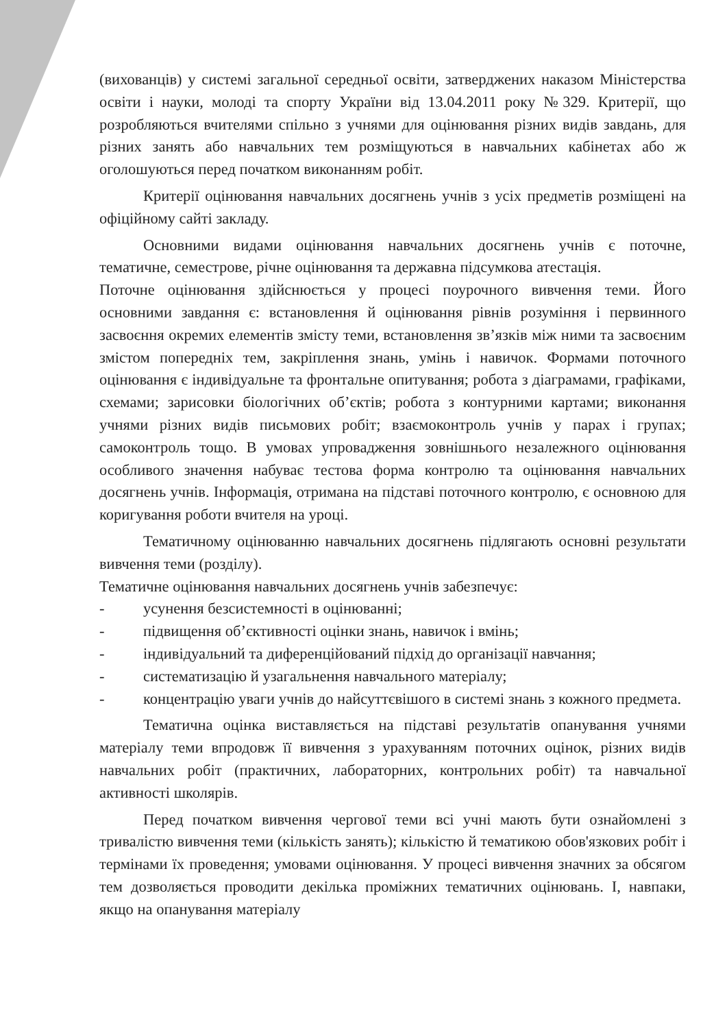(вихованців) у системі загальної середньої освіти, затверджених наказом Міністерства освіти і науки, молоді та спорту України від 13.04.2011 року №329. Критерії, що розробляються вчителями спільно з учнями для оцінювання різних видів завдань, для різних занять або навчальних тем розміщуються в навчальних кабінетах або ж оголошуються перед початком виконанням робіт.
Критерії оцінювання навчальних досягнень учнів з усіх предметів розміщені на офіційному сайті закладу.
Основними видами оцінювання навчальних досягнень учнів є поточне, тематичне, семестрове, річне оцінювання та державна підсумкова атестація.
Поточне оцінювання здійснюється у процесі поурочного вивчення теми. Його основними завдання є: встановлення й оцінювання рівнів розуміння і первинного засвоєння окремих елементів змісту теми, встановлення зв’язків між ними та засвоєним змістом попередніх тем, закріплення знань, умінь і навичок. Формами поточного оцінювання є індивідуальне та фронтальне опитування; робота з діаграмами, графіками, схемами; зарисовки біологічних об’єктів; робота з контурними картами; виконання учнями різних видів письмових робіт; взаємоконтроль учнів у парах і групах; самоконтроль тощо. В умовах упровадження зовнішнього незалежного оцінювання особливого значення набуває тестова форма контролю та оцінювання навчальних досягнень учнів. Інформація, отримана на підставі поточного контролю, є основною для коригування роботи вчителя на уроці.
Тематичному оцінюванню навчальних досягнень підлягають основні результати вивчення теми (розділу).
Тематичне оцінювання навчальних досягнень учнів забезпечує:
- усунення безсистемності в оцінюванні;
- підвищення об’єктивності оцінки знань, навичок і вмінь;
- індивідуальний та диференційований підхід до організації навчання;
- систематизацію й узагальнення навчального матеріалу;
- концентрацію уваги учнів до найсуттєвішого в системі знань з кожного предмета.
Тематична оцінка виставляється на підставі результатів опанування учнями матеріалу теми впродовж її вивчення з урахуванням поточних оцінок, різних видів навчальних робіт (практичних, лабораторних, контрольних робіт) та навчальної активності школярів.
Перед початком вивчення чергової теми всі учні мають бути ознайомлені з тривалістю вивчення теми (кількість занять); кількістю й тематикою обов'язкових робіт і термінами їх проведення; умовами оцінювання. У процесі вивчення значних за обсягом тем дозволяється проводити декілька проміжних тематичних оцінювань. І, навпаки, якщо на опанування матеріалу